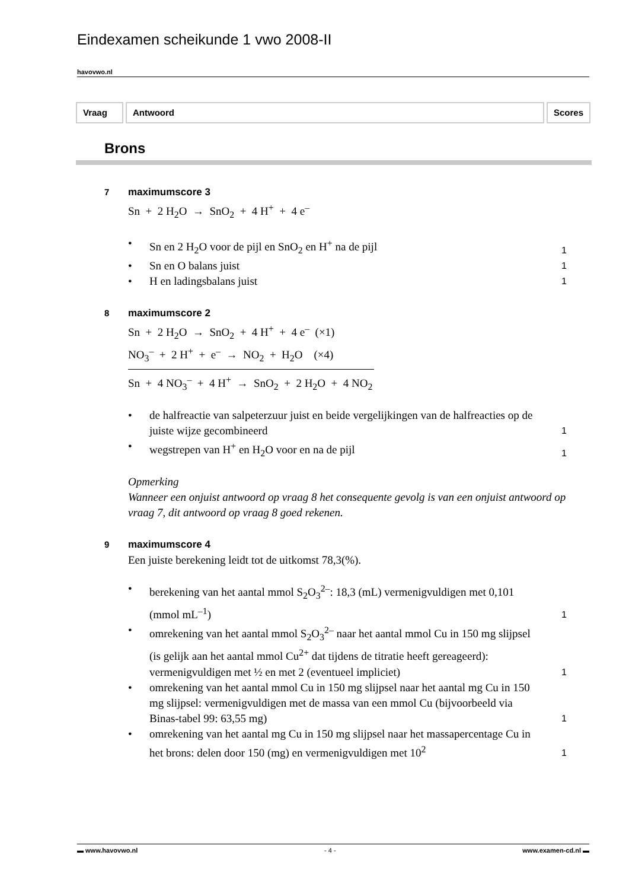Eindexamen scheikunde 1 vwo 2008-II
havovwo.nl
Vraag Antwoord Scores
Brons
7 maximumscore 3
Sn + 2 H<sub>2</sub>O → SnO<sub>2</sub> + 4 H<sup>+</sup> + 4 e<sup>–</sup>
• Sn en 2 H<sub>2</sub>O voor de pijl en SnO<sub>2</sub> en H<sup>+</sup> na de pijl 1
• Sn en O balans juist 1
• H en ladingsbalans juist 1
8 maximumscore 2
Sn + 2 H<sub>2</sub>O → SnO<sub>2</sub> + 4 H<sup>+</sup> + 4 e<sup>–</sup> (×1)
NO<sub>3</sub><sup>–</sup> + 2 H<sup>+</sup> + e<sup>–</sup> → NO<sub>2</sub> + H<sub>2</sub>O (×4)
Sn + 4 NO<sub>3</sub><sup>–</sup> + 4 H<sup>+</sup> → SnO<sub>2</sub> + 2 H<sub>2</sub>O + 4 NO<sub>2</sub>
• de halfreactie van salpeterzuur juist en beide vergelijkingen van de halfreacties op de juiste wijze gecombineerd 1
• wegstrepen van H<sup>+</sup> en H<sub>2</sub>O voor en na de pijl 1
Opmerking
Wanneer een onjuist antwoord op vraag 8 het consequente gevolg is van een onjuist antwoord op vraag 7, dit antwoord op vraag 8 goed rekenen.
9 maximumscore 4
Een juiste berekening leidt tot de uitkomst 78,3(%).
• berekening van het aantal mmol S<sub>2</sub>O<sub>3</sub><sup>2–</sup>: 18,3 (mL) vermenigvuldigen met 0,101 (mmol mL<sup>–1</sup>) 1
• omrekening van het aantal mmol S<sub>2</sub>O<sub>3</sub><sup>2–</sup> naar het aantal mmol Cu in 150 mg slijpsel (is gelijk aan het aantal mmol Cu<sup>2+</sup> dat tijdens de titratie heeft gereageerd): vermenigvuldigen met ½ en met 2 (eventueel impliciet) 1
• omrekening van het aantal mmol Cu in 150 mg slijpsel naar het aantal mg Cu in 150 mg slijpsel: vermenigvuldigen met de massa van een mmol Cu (bijvoorbeeld via Binas-tabel 99: 63,55 mg) 1
• omrekening van het aantal mg Cu in 150 mg slijpsel naar het massapercentage Cu in het brons: delen door 150 (mg) en vermenigvuldigen met 10<sup>2</sup> 1
▬ www.havovwo.nl - 4 - www.examen-cd.nl ▬